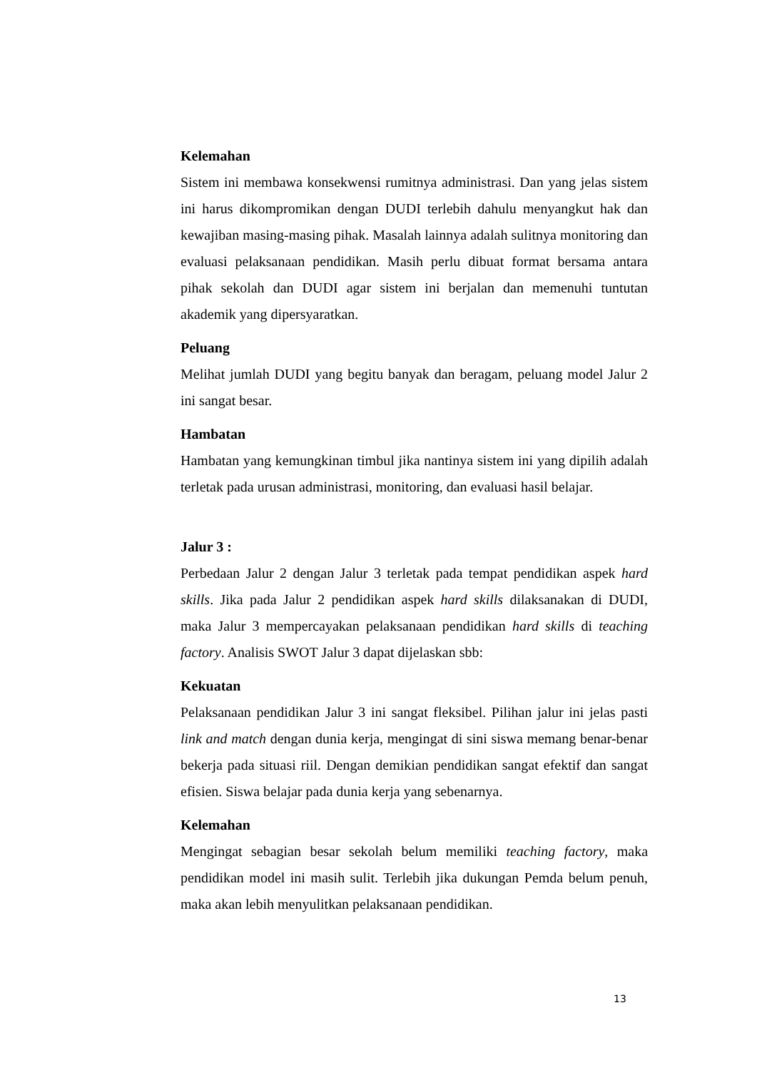Kelemahan
Sistem ini membawa konsekwensi rumitnya administrasi. Dan yang jelas sistem ini harus dikompromikan dengan DUDI terlebih dahulu menyangkut hak dan kewajiban masing-masing pihak. Masalah lainnya adalah sulitnya monitoring dan evaluasi pelaksanaan pendidikan. Masih perlu dibuat format bersama antara pihak sekolah dan DUDI agar sistem ini berjalan dan memenuhi tuntutan akademik yang dipersyaratkan.
Peluang
Melihat jumlah DUDI yang begitu banyak dan beragam, peluang model Jalur 2 ini sangat besar.
Hambatan
Hambatan yang kemungkinan timbul jika nantinya sistem ini yang dipilih adalah terletak pada urusan administrasi, monitoring, dan evaluasi hasil belajar.
Jalur 3 :
Perbedaan Jalur 2 dengan Jalur 3 terletak pada tempat pendidikan aspek hard skills. Jika pada Jalur 2 pendidikan aspek hard skills dilaksanakan di DUDI, maka Jalur 3 mempercayakan pelaksanaan pendidikan hard skills di teaching factory. Analisis SWOT Jalur 3 dapat dijelaskan sbb:
Kekuatan
Pelaksanaan pendidikan Jalur 3 ini sangat fleksibel. Pilihan jalur ini jelas pasti link and match dengan dunia kerja, mengingat di sini siswa memang benar-benar bekerja pada situasi riil. Dengan demikian pendidikan sangat efektif dan sangat efisien. Siswa belajar pada dunia kerja yang sebenarnya.
Kelemahan
Mengingat sebagian besar sekolah belum memiliki teaching factory, maka pendidikan model ini masih sulit. Terlebih jika dukungan Pemda belum penuh, maka akan lebih menyulitkan pelaksanaan pendidikan.
13